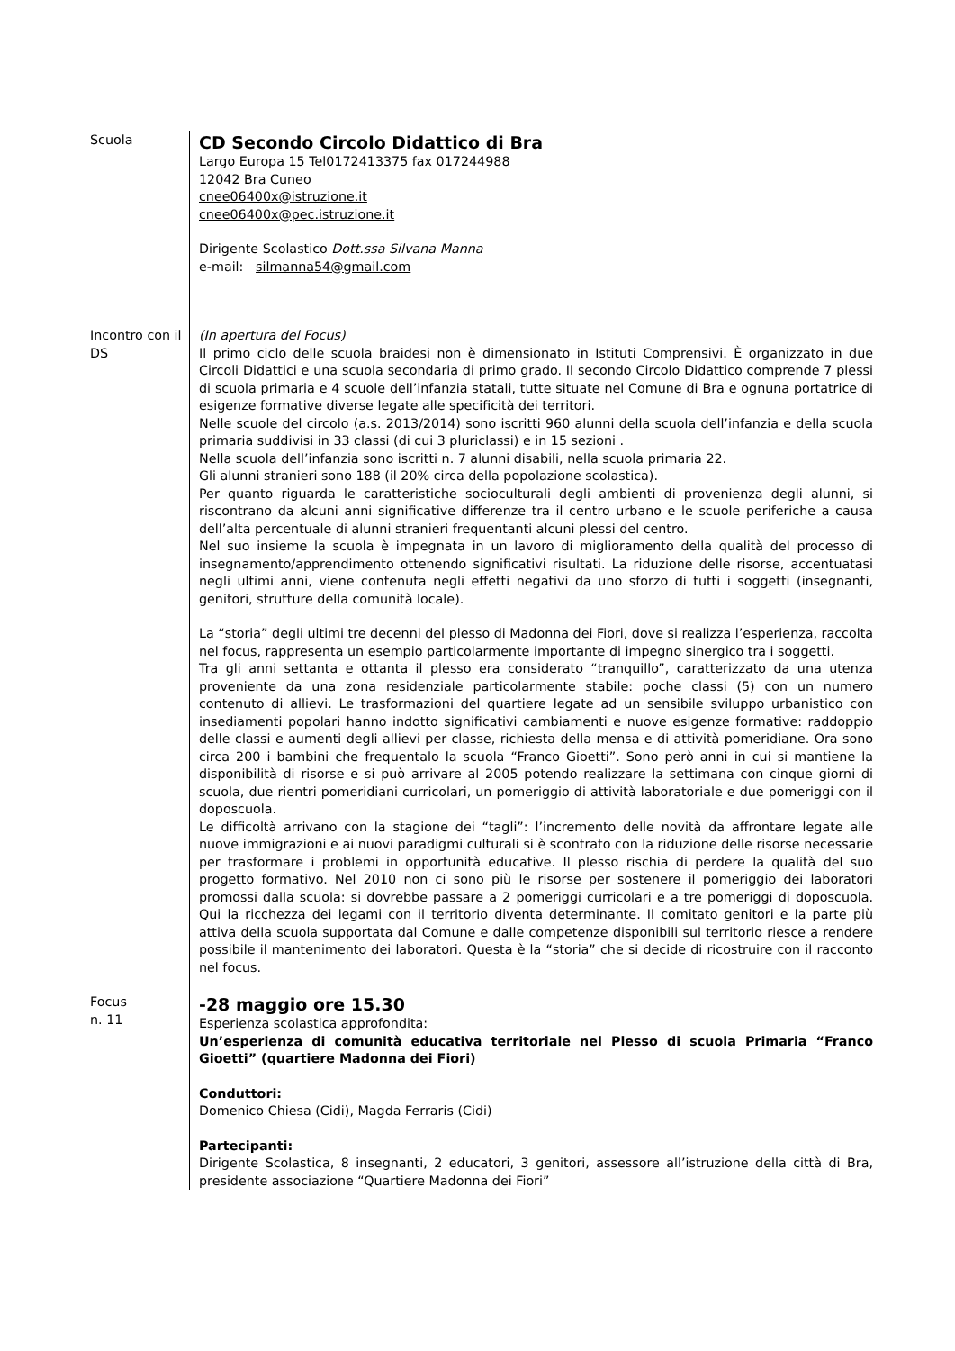Scuola
CD Secondo Circolo Didattico di Bra
Largo Europa 15 Tel0172413375 fax 017244988
12042 Bra Cuneo
cnee06400x@istruzione.it
cnee06400x@pec.istruzione.it
Dirigente Scolastico Dott.ssa Silvana Manna
e-mail: silmanna54@gmail.com
Incontro con il DS
(In apertura del Focus)
Il primo ciclo delle scuola braidesi non è dimensionato in Istituti Comprensivi. È organizzato in due Circoli Didattici e una scuola secondaria di primo grado. Il secondo Circolo Didattico comprende 7 plessi di scuola primaria e 4 scuole dell’infanzia statali, tutte situate nel Comune di Bra e ognuna portatrice di esigenze formative diverse legate alle specificità dei territori.
Nelle scuole del circolo (a.s. 2013/2014) sono iscritti 960 alunni della scuola dell’infanzia e della scuola primaria suddivisi in 33 classi (di cui 3 pluriclassi) e in 15 sezioni .
Nella scuola dell’infanzia sono iscritti n. 7 alunni disabili, nella scuola primaria 22.
Gli alunni stranieri sono 188 (il 20% circa della popolazione scolastica).
Per quanto riguarda le caratteristiche socioculturali degli ambienti di provenienza degli alunni, si riscontrano da alcuni anni significative differenze tra il centro urbano e le scuole periferiche a causa dell’alta percentuale di alunni stranieri frequentanti alcuni plessi del centro.
Nel suo insieme la scuola è impegnata in un lavoro di miglioramento della qualità del processo di insegnamento/apprendimento ottenendo significativi risultati. La riduzione delle risorse, accentuatasi negli ultimi anni, viene contenuta negli effetti negativi da uno sforzo di tutti i soggetti (insegnanti, genitori, strutture della comunità locale).
La “storia” degli ultimi tre decenni del plesso di Madonna dei Fiori, dove si realizza l’esperienza, raccolta nel focus, rappresenta un esempio particolarmente importante di impegno sinergico tra i soggetti.
Tra gli anni settanta e ottanta il plesso era considerato “tranquillo”, caratterizzato da una utenza proveniente da una zona residenziale particolarmente stabile: poche classi (5) con un numero contenuto di allievi. Le trasformazioni del quartiere legate ad un sensibile sviluppo urbanistico con insediamenti popolari hanno indotto significativi cambiamenti e nuove esigenze formative: raddoppio delle classi e aumenti degli allievi per classe, richiesta della mensa e di attività pomeridiane. Ora sono circa 200 i bambini che frequentalo la scuola “Franco Gioetti”. Sono però anni in cui si mantiene la disponibilità di risorse e si può arrivare al 2005 potendo realizzare la settimana con cinque giorni di scuola, due rientri pomeridiani curricolari, un pomeriggio di attività laboratoriale e due pomeriggi con il doposcuola.
Le difficoltà arrivano con la stagione dei “tagli”: l’incremento delle novità da affrontare legate alle nuove immigrazioni e ai nuovi paradigmi culturali si è scontrato con la riduzione delle risorse necessarie per trasformare i problemi in opportunità educative. Il plesso rischia di perdere la qualità del suo progetto formativo. Nel 2010 non ci sono più le risorse per sostenere il pomeriggio dei laboratori promossi dalla scuola: si dovrebbe passare a 2 pomeriggi curricolari e a tre pomeriggi di doposcuola. Qui la ricchezza dei legami con il territorio diventa determinante. Il comitato genitori e la parte più attiva della scuola supportata dal Comune e dalle competenze disponibili sul territorio riesce a rendere possibile il mantenimento dei laboratori. Questa è la “storia” che si decide di ricostruire con il racconto nel focus.
Focus
n. 11
-28 maggio ore 15.30
Esperienza scolastica approfondita:
Un’esperienza di comunità educativa territoriale nel Plesso di scuola Primaria “Franco Gioetti” (quartiere Madonna dei Fiori)
Conduttori:
Domenico Chiesa (Cidi), Magda Ferraris (Cidi)
Partecipanti:
Dirigente Scolastica, 8 insegnanti, 2 educatori, 3 genitori, assessore all’istruzione della città di Bra, presidente associazione “Quartiere Madonna dei Fiori”